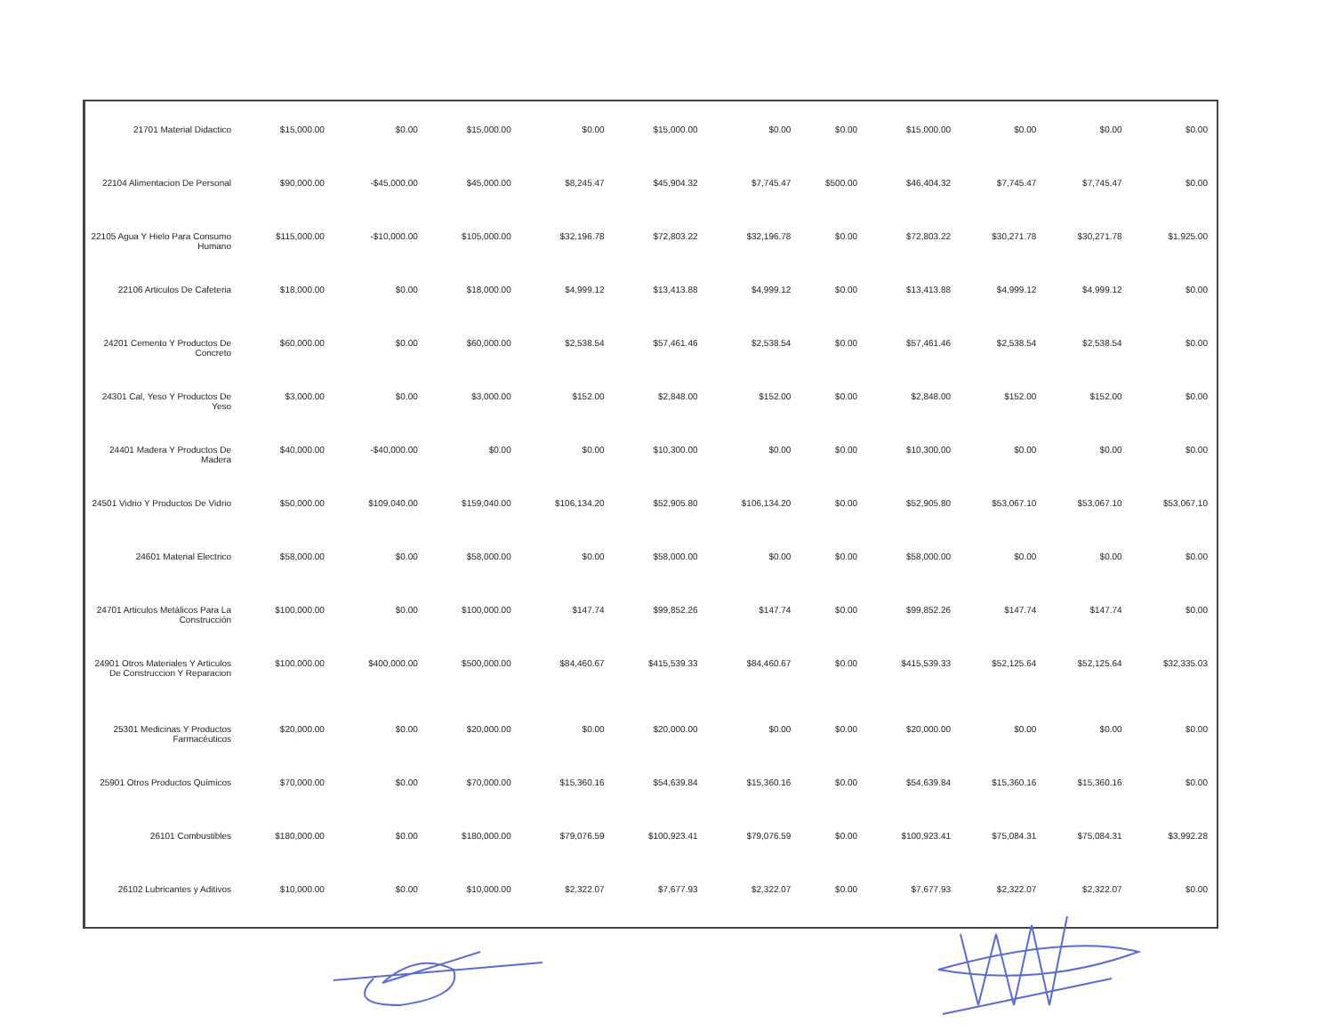| 21701 Material Didactico | $15,000.00 | $0.00 | $15,000.00 | $0.00 | $15,000.00 | $0.00 | $0.00 | $15,000.00 | $0.00 | $0.00 | $0.00 |
| 22104 Alimentacion De Personal | $90,000.00 | -$45,000.00 | $45,000.00 | $8,245.47 | $45,904.32 | $7,745.47 | $500.00 | $46,404.32 | $7,745.47 | $7,745.47 | $0.00 |
| 22105 Agua Y Hielo Para Consumo Humano | $115,000.00 | -$10,000.00 | $105,000.00 | $32,196.78 | $72,803.22 | $32,196.78 | $0.00 | $72,803.22 | $30,271.78 | $30,271.78 | $1,925.00 |
| 22106 Articulos De Cafeteria | $18,000.00 | $0.00 | $18,000.00 | $4,999.12 | $13,413.88 | $4,999.12 | $0.00 | $13,413.88 | $4,999.12 | $4,999.12 | $0.00 |
| 24201 Cemento Y Productos De Concreto | $60,000.00 | $0.00 | $60,000.00 | $2,538.54 | $57,461.46 | $2,538.54 | $0.00 | $57,461.46 | $2,538.54 | $2,538.54 | $0.00 |
| 24301 Cal, Yeso Y Productos De Yeso | $3,000.00 | $0.00 | $3,000.00 | $152.00 | $2,848.00 | $152.00 | $0.00 | $2,848.00 | $152.00 | $152.00 | $0.00 |
| 24401 Madera Y Productos De Madera | $40,000.00 | -$40,000.00 | $0.00 | $0.00 | $10,300.00 | $0.00 | $0.00 | $10,300.00 | $0.00 | $0.00 | $0.00 |
| 24501 Vidrio Y Productos De Vidrio | $50,000.00 | $109,040.00 | $159,040.00 | $106,134.20 | $52,905.80 | $106,134.20 | $0.00 | $52,905.80 | $53,067.10 | $53,067.10 | $53,067.10 |
| 24601 Material Electrico | $58,000.00 | $0.00 | $58,000.00 | $0.00 | $58,000.00 | $0.00 | $0.00 | $58,000.00 | $0.00 | $0.00 | $0.00 |
| 24701 Articulos Metálicos Para La Construcción | $100,000.00 | $0.00 | $100,000.00 | $147.74 | $99,852.26 | $147.74 | $0.00 | $99,852.26 | $147.74 | $147.74 | $0.00 |
| 24901 Otros Materiales Y Articulos De Construccion Y Reparacion | $100,000.00 | $400,000.00 | $500,000.00 | $84,460.67 | $415,539.33 | $84,460.67 | $0.00 | $415,539.33 | $52,125.64 | $52,125.64 | $32,335.03 |
| 25301 Medicinas Y Productos Farmacéuticos | $20,000.00 | $0.00 | $20,000.00 | $0.00 | $20,000.00 | $0.00 | $0.00 | $20,000.00 | $0.00 | $0.00 | $0.00 |
| 25901 Otros Productos Químicos | $70,000.00 | $0.00 | $70,000.00 | $15,360.16 | $54,639.84 | $15,360.16 | $0.00 | $54,639.84 | $15,360.16 | $15,360.16 | $0.00 |
| 26101 Combustibles | $180,000.00 | $0.00 | $180,000.00 | $79,076.59 | $100,923.41 | $79,076.59 | $0.00 | $100,923.41 | $75,084.31 | $75,084.31 | $3,992.28 |
| 26102 Lubricantes y Aditivos | $10,000.00 | $0.00 | $10,000.00 | $2,322.07 | $7,677.93 | $2,322.07 | $0.00 | $7,677.93 | $2,322.07 | $2,322.07 | $0.00 |